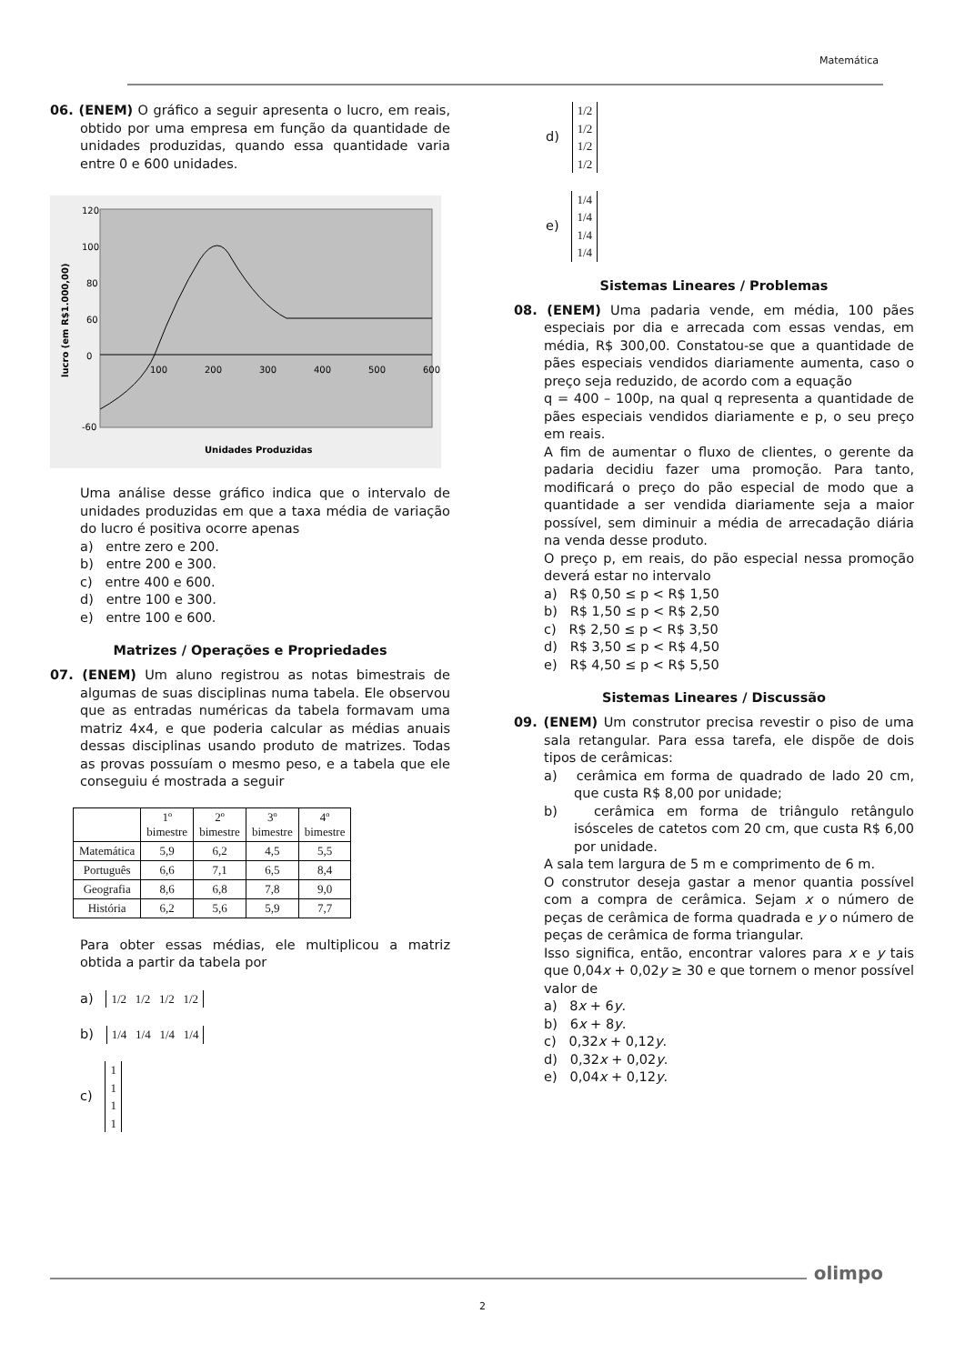Matemática
06. (ENEM) O gráfico a seguir apresenta o lucro, em reais, obtido por uma empresa em função da quantidade de unidades produzidas, quando essa quantidade varia entre 0 e 600 unidades.
120
100
80
60
0
-60
100
200
300
400
500
600
Unidades Produzidas
lucro (em R$1.000,00)
Uma análise desse gráfico indica que o intervalo de unidades produzidas em que a taxa média de variação do lucro é positiva ocorre apenas
a) entre zero e 200.
b) entre 200 e 300.
c) entre 400 e 600.
d) entre 100 e 300.
e) entre 100 e 600.
Matrizes / Operações e Propriedades
07. (ENEM) Um aluno registrou as notas bimestrais de algumas de suas disciplinas numa tabela. Ele observou que as entradas numéricas da tabela formavam uma matriz 4x4, e que poderia calcular as médias anuais dessas disciplinas usando produto de matrizes. Todas as provas possuíam o mesmo peso, e a tabela que ele conseguiu é mostrada a seguir
| | 1º bimestre | 2º bimestre | 3º bimestre | 4º bimestre |
| Matemática | 5,9 | 6,2 | 4,5 | 5,5 |
| Português | 6,6 | 7,1 | 6,5 | 8,4 |
| Geografia | 8,6 | 6,8 | 7,8 | 9,0 |
| História | 6,2 | 5,6 | 5,9 | 7,7 |
Para obter essas médias, ele multiplicou a matriz obtida a partir da tabela por
a) 1/2 1/2 1/2 1/2
b) 1/4 1/4 1/4 1/4
c) 1
1
1
1
d) 1/2
1/2
1/2
1/2
e) 1/4
1/4
1/4
1/4
Sistemas Lineares / Problemas
08. (ENEM) Uma padaria vende, em média, 100 pães especiais por dia e arrecada com essas vendas, em média, R$ 300,00. Constatou-se que a quantidade de pães especiais vendidos diariamente aumenta, caso o preço seja reduzido, de acordo com a equação
q = 400 – 100p, na qual q representa a quantidade de pães especiais vendidos diariamente e p, o seu preço em reais.
A fim de aumentar o fluxo de clientes, o gerente da padaria decidiu fazer uma promoção. Para tanto, modificará o preço do pão especial de modo que a quantidade a ser vendida diariamente seja a maior possível, sem diminuir a média de arrecadação diária na venda desse produto.
O preço p, em reais, do pão especial nessa promoção deverá estar no intervalo
a) R$ 0,50 ≤ p < R$ 1,50
b) R$ 1,50 ≤ p < R$ 2,50
c) R$ 2,50 ≤ p < R$ 3,50
d) R$ 3,50 ≤ p < R$ 4,50
e) R$ 4,50 ≤ p < R$ 5,50
Sistemas Lineares / Discussão
09. (ENEM) Um construtor precisa revestir o piso de uma sala retangular. Para essa tarefa, ele dispõe de dois tipos de cerâmicas:
a) cerâmica em forma de quadrado de lado 20 cm, que custa R$ 8,00 por unidade;
b) cerâmica em forma de triângulo retângulo isósceles de catetos com 20 cm, que custa R$ 6,00 por unidade.
A sala tem largura de 5 m e comprimento de 6 m.
O construtor deseja gastar a menor quantia possível com a compra de cerâmica. Sejam x o número de peças de cerâmica de forma quadrada e y o número de peças de cerâmica de forma triangular.
Isso significa, então, encontrar valores para x e y tais que 0,04x + 0,02y ≥ 30 e que tornem o menor possível valor de
a) 8x + 6y.
b) 6x + 8y.
c) 0,32x + 0,12y.
d) 0,32x + 0,02y.
e) 0,04x + 0,12y.
olimpo
2